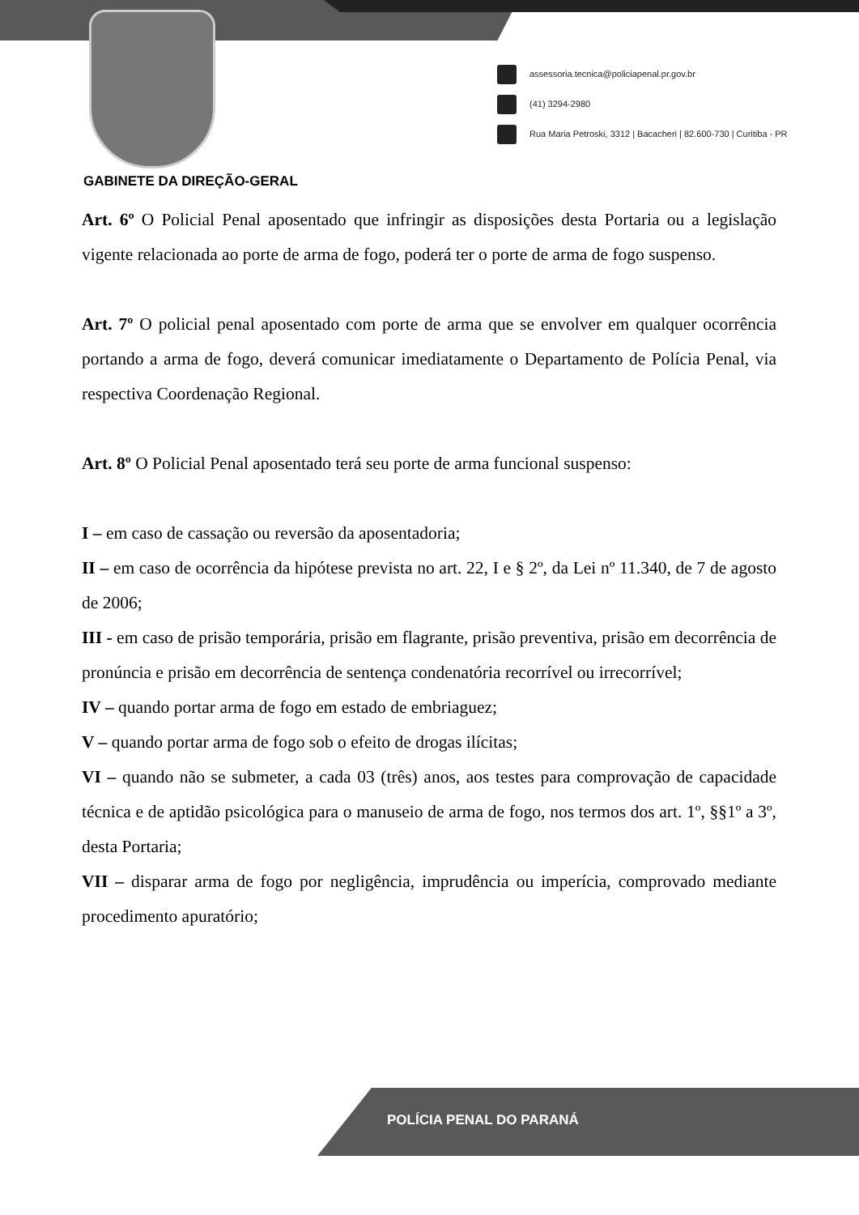assessoria.tecnica@policiapenal.pr.gov.br
(41) 3294-2980
Rua Maria Petroski, 3312 | Bacacheri | 82.600-730 | Curitiba - PR
GABINETE DA DIREÇÃO-GERAL
Art. 6º O Policial Penal aposentado que infringir as disposições desta Portaria ou a legislação vigente relacionada ao porte de arma de fogo, poderá ter o porte de arma de fogo suspenso.
Art. 7º O policial penal aposentado com porte de arma que se envolver em qualquer ocorrência portando a arma de fogo, deverá comunicar imediatamente o Departamento de Polícia Penal, via respectiva Coordenação Regional.
Art. 8º O Policial Penal aposentado terá seu porte de arma funcional suspenso:
I – em caso de cassação ou reversão da aposentadoria;
II – em caso de ocorrência da hipótese prevista no art. 22, I e § 2º, da Lei nº 11.340, de 7 de agosto de 2006;
III - em caso de prisão temporária, prisão em flagrante, prisão preventiva, prisão em decorrência de pronúncia e prisão em decorrência de sentença condenatória recorrível ou irrecorrível;
IV – quando portar arma de fogo em estado de embriaguez;
V – quando portar arma de fogo sob o efeito de drogas ilícitas;
VI – quando não se submeter, a cada 03 (três) anos, aos testes para comprovação de capacidade técnica e de aptidão psicológica para o manuseio de arma de fogo, nos termos dos art. 1º, §§1º a 3º, desta Portaria;
VII – disparar arma de fogo por negligência, imprudência ou imperícia, comprovado mediante procedimento apuratório;
POLÍCIA PENAL DO PARANÁ